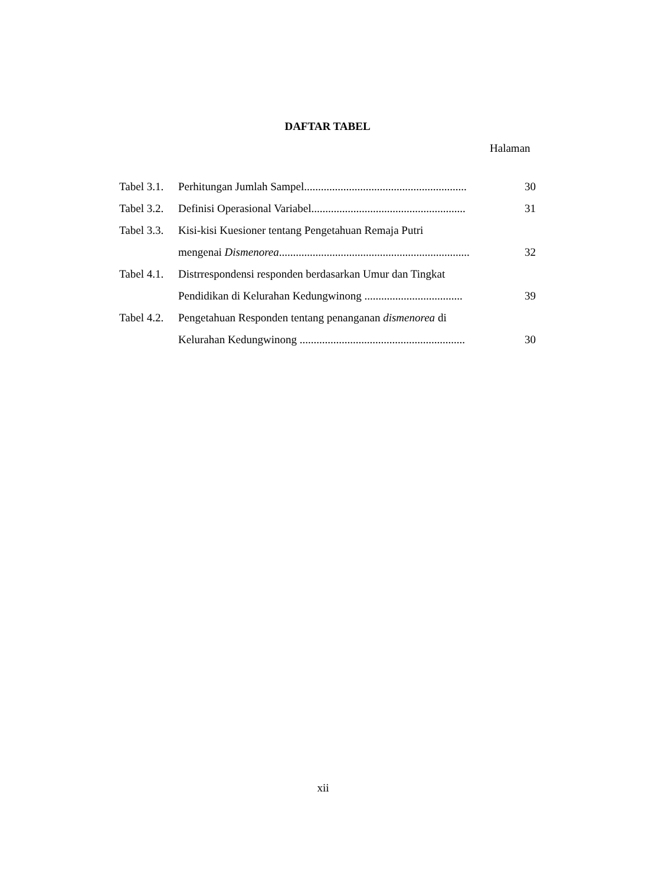DAFTAR TABEL
Halaman
Tabel 3.1.
Perhitungan Jumlah Sampel..........................................................
30
Tabel 3.2.
Definisi Operasional Variabel.......................................................
31
Tabel 3.3.
Kisi-kisi Kuesioner tentang Pengetahuan Remaja Putri
mengenai Dismenorea....................................................................
32
Tabel 4.1.
Distrrespondensi responden berdasarkan Umur dan Tingkat
Pendidikan di Kelurahan Kedungwinong ...................................
39
Tabel 4.2.
Pengetahuan Responden tentang penanganan dismenorea di
Kelurahan Kedungwinong ...........................................................
30
xii